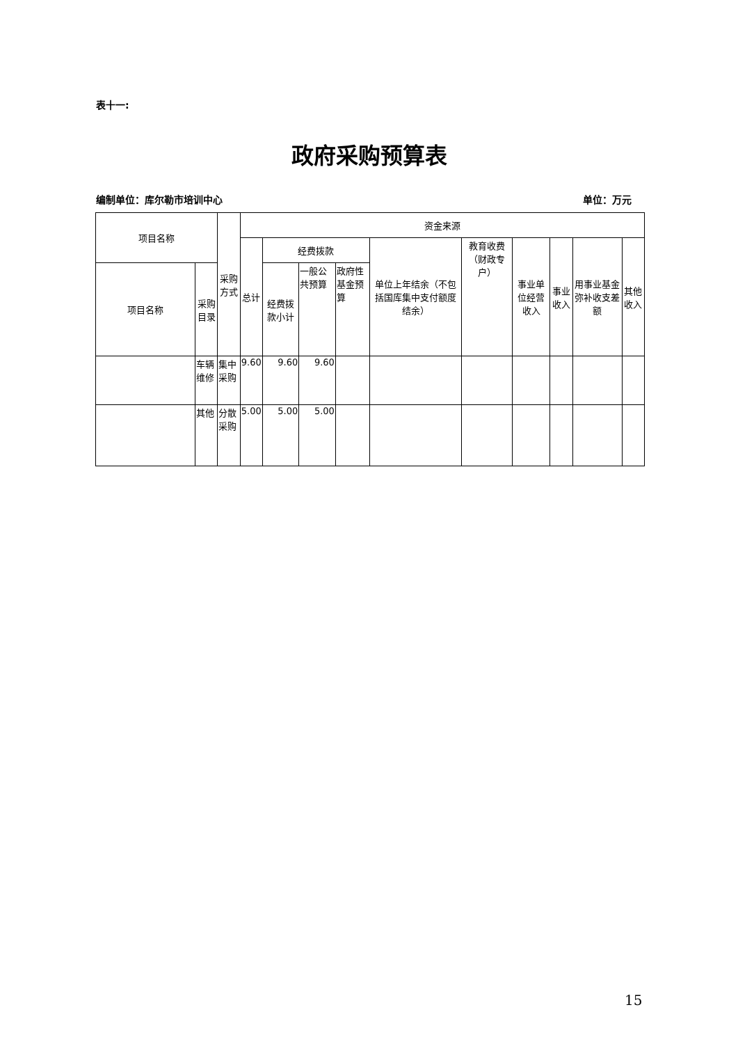表十一:
政府采购预算表
编制单位：库尔勒市培训中心 单位：万元
| 项目名称 | | 采购方式 | 资金来源 | | | | | | | | | |
| --- | --- | --- | --- | --- | --- | --- | --- | --- | --- | --- | --- | --- |
| | | | 总计 | 经费拨款 | | | 单位上年结余（不包括国库集中支付额度结余） | 教育收费（财政专户） | 事业单位经营收入 | 事业收入 | 用事业基金弥补收支差额 | 其他收入 |
| 项目名称 | 采购目录 | | | 经费拨款小计 | 一般公共预算 | 政府性基金预算 | | | | | | |
| | 车辆维修 | 集中采购 | 9.60 | 9.60 | 9.60 | | | | | | | |
| | 其他 | 分散采购 | 5.00 | 5.00 | 5.00 | | | | | | | |
15